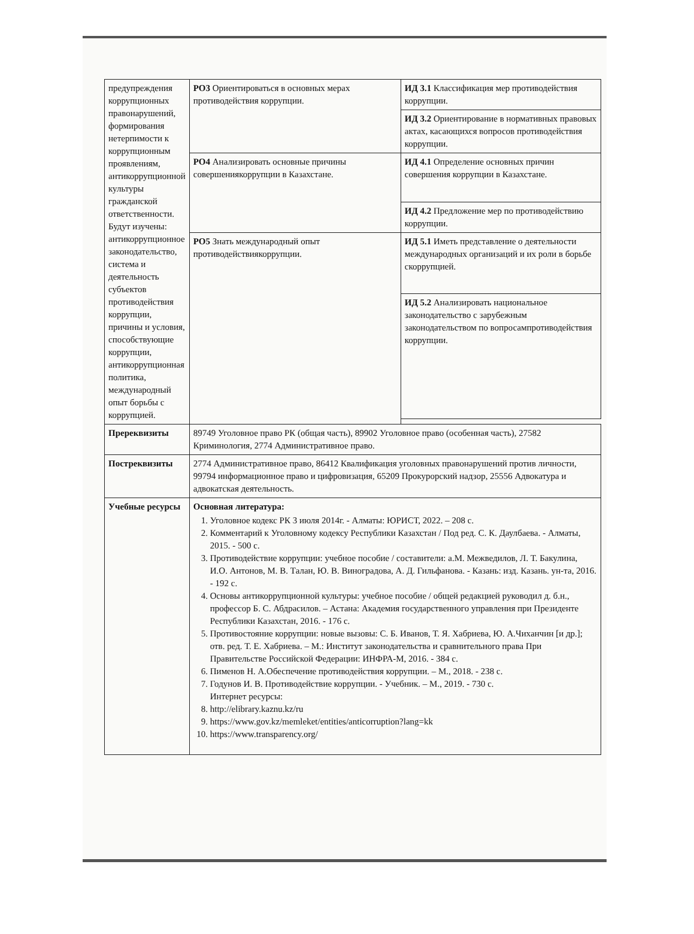| предупреждения коррупционных правонарушений, формирования нетерпимости к коррупционным проявлениям, антикоррупционной культуры гражданской ответственности. Будут изучены: антикоррупционное законодательство, система и деятельность субъектов противодействия коррупции, причины и условия, способствующие коррупции, антикоррупционная политика, международный опыт борьбы с коррупцией. | РО3 Ориентироваться в основных мерах противодействия коррупции. | ИД 3.1 Классификация мер противодействия коррупции. |
| | | ИД 3.2 Ориентирование в нормативных правовых актах, касающихся вопросов противодействия коррупции. |
| | РО4 Анализировать основные причины совершениякоррупции в Казахстане. | ИД 4.1 Определение основных причин совершения коррупции в Казахстане. |
| | | ИД 4.2 Предложение мер по противодействию коррупции. |
| | РО5 Знать международный опыт противодействиякоррупции. | ИД 5.1 Иметь представление о деятельности международных организаций и их роли в борьбе скоррупцией. |
| | | ИД 5.2 Анализировать национальное законодательство с зарубежным законодательством по вопросампротиводействия коррупции. |
| Пререквизиты | 89749 Уголовное право РК (общая часть), 89902 Уголовное право (особенная часть), 27582 Криминология, 2774 Административное право. | |
| Постреквизиты | 2774 Административное право, 86412 Квалификация уголовных правонарушений против личности, 99794 информационное право и цифровизация, 65209 Прокурорский надзор, 25556 Адвокатура и адвокатская деятельность. | |
| Учебные ресурсы | Основная литература: 1. Уголовное кодекс РК 3 июля 2014г. - Алматы: ЮРИСТ, 2022. – 208 с. 2. Комментарий к Уголовному кодексу Республики Казахстан / Под ред. С. К. Даулбаева. - Алматы, 2015. - 500 с. 3. Противодействие коррупции: учебное пособие / составители: а.М. Межведилов, Л. Т. Бакулина, И.О. Антонов, М. В. Талан, Ю. В. Виноградова, А. Д. Гильфанова. - Казань: изд. Казань. ун-та, 2016. - 192 с. 4. Основы антикоррупционной культуры: учебное пособие / общей редакцией руководил д. б.н., профессор Б. С. Абдрасилов. – Астана: Академия государственного управления при Президенте Республики Казахстан, 2016. - 176 с. 5. Противостояние коррупции: новые вызовы: С. Б. Иванов, Т. Я. Хабриева, Ю. А.Чиханчин [и др.]; отв. ред. Т. Е. Хабриева. – М.: Институт законодательства и сравнительного права При Правительстве Российской Федерации: ИНФРА-М, 2016. - 384 с. 6. Пименов Н. А.Обеспечение противодействия коррупции. – М., 2018. - 238 с. 7. Годунов И. В. Противодействие коррупции. - Учебник. – М., 2019. - 730 с. Интернет ресурсы: 8. http://elibrary.kaznu.kz/ru 9. https://www.gov.kz/memleket/entities/anticorruption?lang=kk 10. https://www.transparency.org/ | |